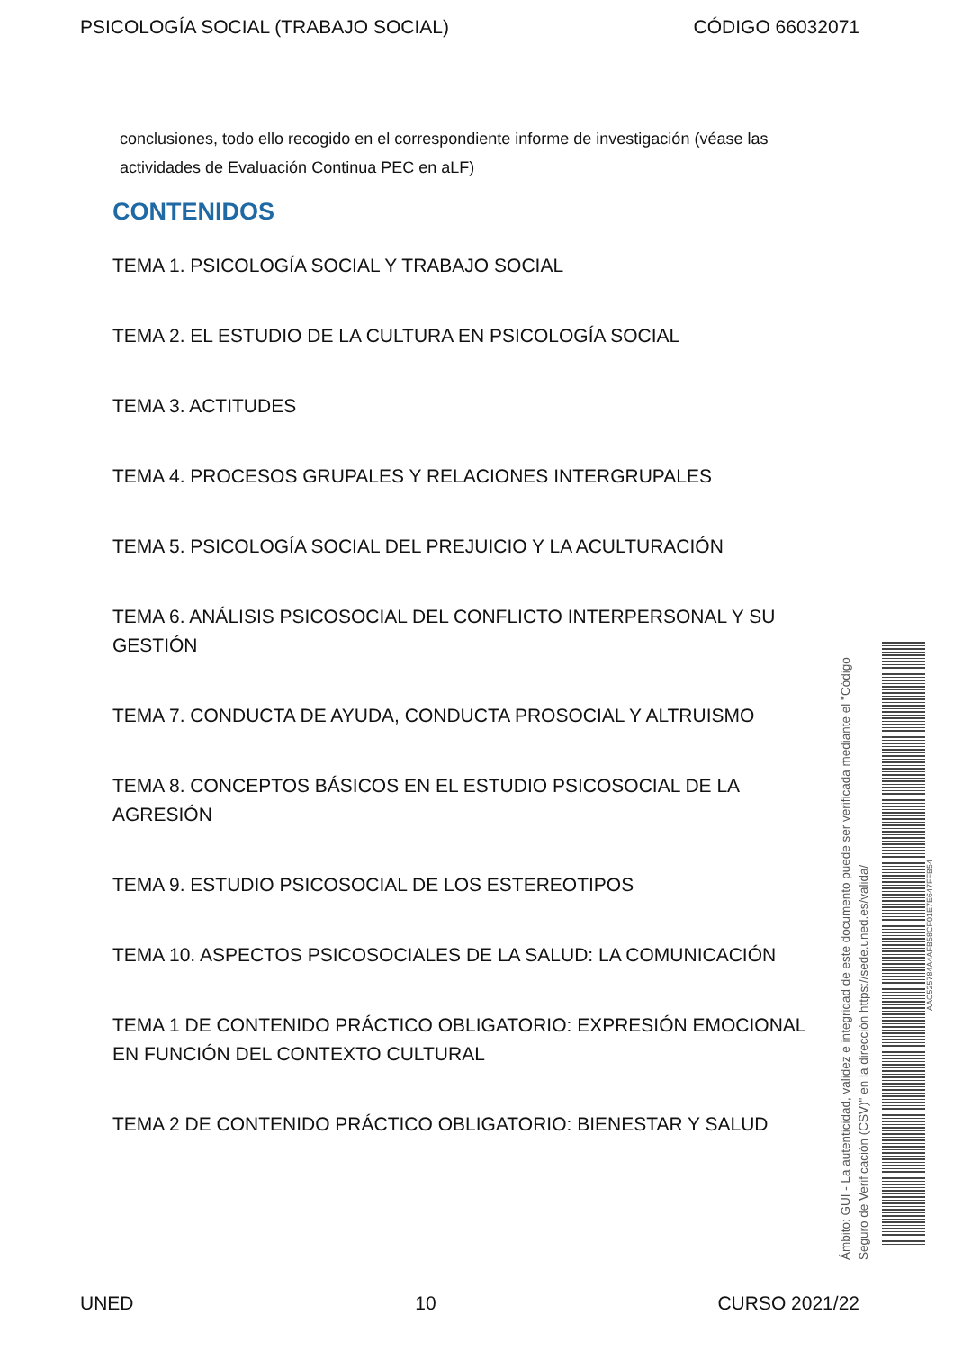PSICOLOGÍA SOCIAL (TRABAJO SOCIAL) CÓDIGO 66032071
conclusiones, todo ello recogido en el correspondiente informe de investigación (véase las actividades de Evaluación Continua PEC en aLF)
CONTENIDOS
TEMA 1. PSICOLOGÍA SOCIAL Y TRABAJO SOCIAL
TEMA 2. EL ESTUDIO DE LA CULTURA EN PSICOLOGÍA SOCIAL
TEMA 3. ACTITUDES
TEMA 4. PROCESOS GRUPALES Y RELACIONES INTERGRUPALES
TEMA 5. PSICOLOGÍA SOCIAL DEL PREJUICIO Y LA ACULTURACIÓN
TEMA 6. ANÁLISIS PSICOSOCIAL DEL CONFLICTO INTERPERSONAL Y SU GESTIÓN
TEMA 7. CONDUCTA DE AYUDA, CONDUCTA PROSOCIAL Y ALTRUISMO
TEMA 8. CONCEPTOS BÁSICOS EN EL ESTUDIO PSICOSOCIAL DE LA AGRESIÓN
TEMA 9. ESTUDIO PSICOSOCIAL DE LOS ESTEREOTIPOS
TEMA 10. ASPECTOS PSICOSOCIALES DE LA SALUD: LA COMUNICACIÓN
TEMA 1 DE CONTENIDO PRÁCTICO OBLIGATORIO: EXPRESIÓN EMOCIONAL EN FUNCIÓN DEL CONTEXTO CULTURAL
TEMA 2 DE CONTENIDO PRÁCTICO OBLIGATORIO: BIENESTAR Y SALUD
Ámbito: GUI - La autenticidad, validez e integridad de este documento puede ser verificada mediante el "Código Seguro de Verificación (CSV)" en la dirección https://sede.uned.es/valida/
AAC525784A4AFB58CF01E7E647FFB54
UNED 10 CURSO 2021/22